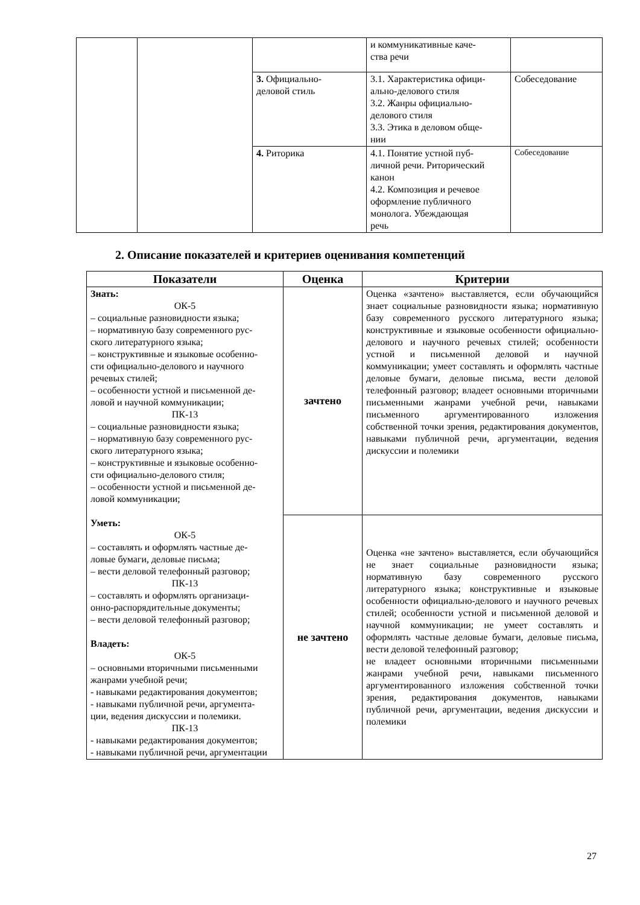| | | | и коммуникативные каче- ства речи | |
| | | 3. Официально- деловой стиль | 3.1. Характеристика офици- ально-делового стиля 3.2. Жанры официально- делового стиля 3.3. Этика в деловом обще- нии | Собеседование |
| | | 4. Риторика | 4.1. Понятие устной пуб- личной речи. Риторический канон 4.2. Композиция и речевое оформление публичного монолога. Убеждающая речь | Собеседование |
2. Описание показателей и критериев оценивания компетенций
| Показатели | Оценка | Критерии |
| --- | --- | --- |
| Знать: ОК-5 – социальные разновидности языка; – нормативную базу современного рус- ского литературного языка; – конструктивные и языковые особенно- сти официально-делового и научного речевых стилей; – особенности устной и письменной де- ловой и научной коммуникации; ПК-13 – социальные разновидности языка; – нормативную базу современного рус- ского литературного языка; – конструктивные и языковые особенно- сти официально-делового стиля; – особенности устной и письменной де- ловой коммуникации; Уметь: ОК-5 – составлять и оформлять частные де- ловые бумаги, деловые письма; – вести деловой телефонный разговор; ПК-13 – составлять и оформлять организаци- онно-распорядительные документы; – вести деловой телефонный разговор; Владеть: ОК-5 – основными вторичными письменными жанрами учебной речи; - навыками редактирования документов; - навыками публичной речи, аргумента- ции, ведения дискуссии и полемики. ПК-13 - навыками редактирования документов; - навыками публичной речи, аргументации | зачтено | Оценка «зачтено» выставляется, если обучающийся знает социальные разновидности языка; нормативную базу современного русского литературного языка; конструктивные и языковые особенности официально-делового и научного речевых стилей; особенности устной и письменной деловой и научной коммуникации; умеет составлять и оформлять частные деловые бумаги, деловые письма, вести деловой телефонный разговор; владеет основными вторичными письменными жанрами учебной речи, навыками письменного аргументированного изложения собственной точки зрения, редактирования документов, навыками публичной речи, аргументации, ведения дискуссии и полемики |
| | не зачтено | Оценка «не зачтено» выставляется, если обучающийся не знает социальные разновидности языка; нормативную базу современного русского литературного языка; конструктивные и языковые особенности официально-делового и научного речевых стилей; особенности устной и письменной деловой и научной коммуникации; не умеет составлять и оформлять частные деловые бумаги, деловые письма, вести деловой телефонный разговор; не владеет основными вторичными письменными жанрами учебной речи, навыками письменного аргументированного изложения собственной точки зрения, редактирования документов, навыками публичной речи, аргументации, ведения дискуссии и полемики |
27